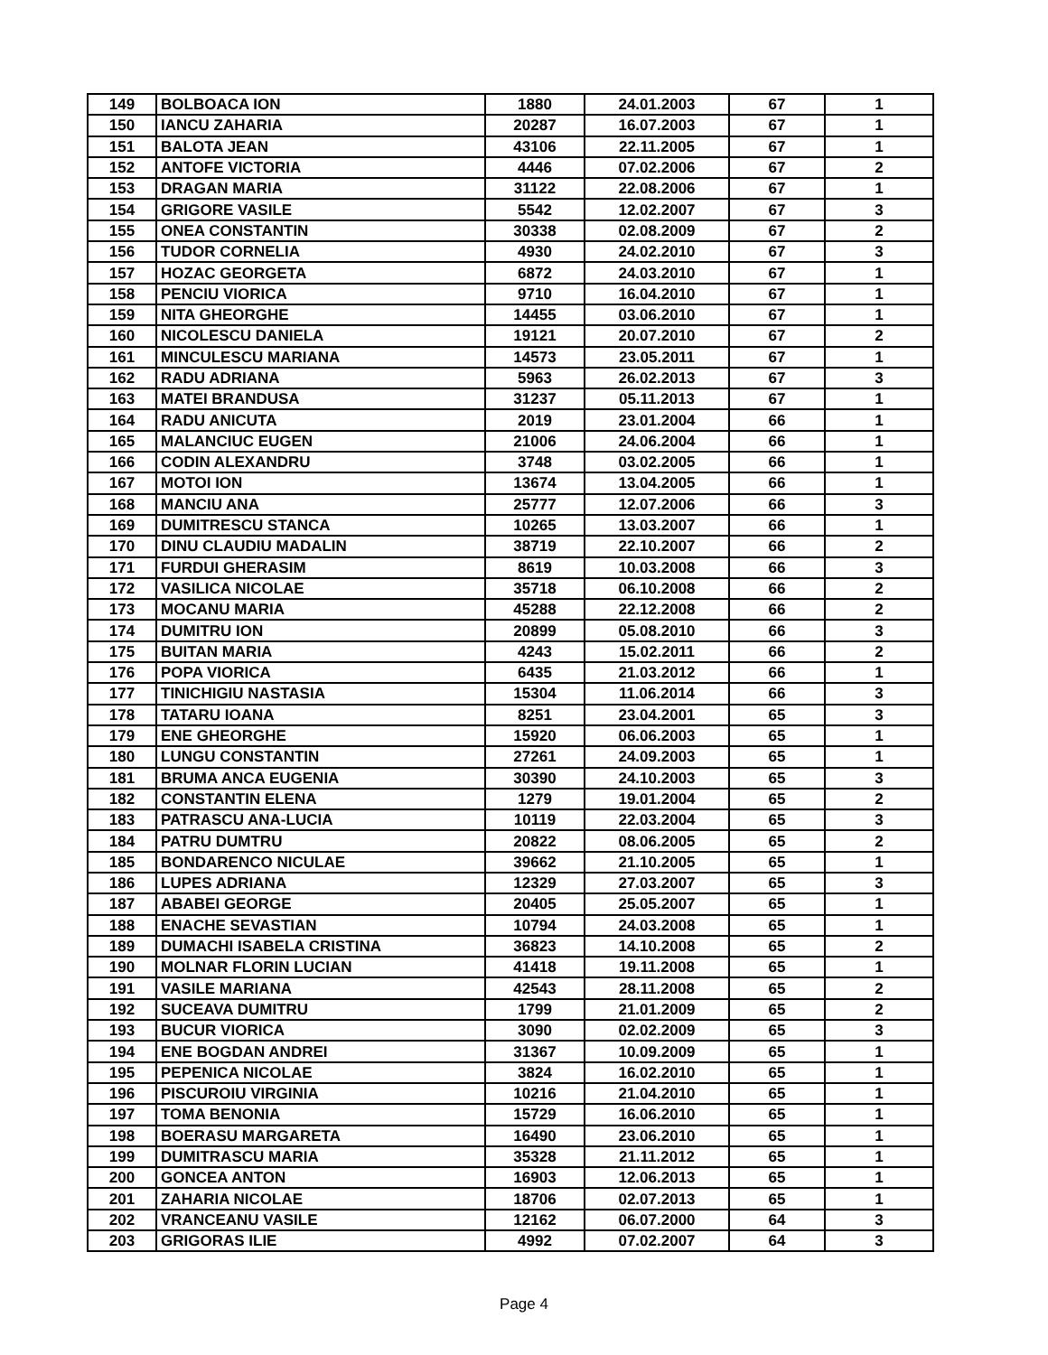| 149 | BOLBOACA ION | 1880 | 24.01.2003 | 67 | 1 |
| 150 | IANCU ZAHARIA | 20287 | 16.07.2003 | 67 | 1 |
| 151 | BALOTA JEAN | 43106 | 22.11.2005 | 67 | 1 |
| 152 | ANTOFE VICTORIA | 4446 | 07.02.2006 | 67 | 2 |
| 153 | DRAGAN MARIA | 31122 | 22.08.2006 | 67 | 1 |
| 154 | GRIGORE VASILE | 5542 | 12.02.2007 | 67 | 3 |
| 155 | ONEA CONSTANTIN | 30338 | 02.08.2009 | 67 | 2 |
| 156 | TUDOR CORNELIA | 4930 | 24.02.2010 | 67 | 3 |
| 157 | HOZAC GEORGETA | 6872 | 24.03.2010 | 67 | 1 |
| 158 | PENCIU VIORICA | 9710 | 16.04.2010 | 67 | 1 |
| 159 | NITA GHEORGHE | 14455 | 03.06.2010 | 67 | 1 |
| 160 | NICOLESCU DANIELA | 19121 | 20.07.2010 | 67 | 2 |
| 161 | MINCULESCU MARIANA | 14573 | 23.05.2011 | 67 | 1 |
| 162 | RADU ADRIANA | 5963 | 26.02.2013 | 67 | 3 |
| 163 | MATEI BRANDUSA | 31237 | 05.11.2013 | 67 | 1 |
| 164 | RADU ANICUTA | 2019 | 23.01.2004 | 66 | 1 |
| 165 | MALANCIUC EUGEN | 21006 | 24.06.2004 | 66 | 1 |
| 166 | CODIN ALEXANDRU | 3748 | 03.02.2005 | 66 | 1 |
| 167 | MOTOI ION | 13674 | 13.04.2005 | 66 | 1 |
| 168 | MANCIU ANA | 25777 | 12.07.2006 | 66 | 3 |
| 169 | DUMITRESCU STANCA | 10265 | 13.03.2007 | 66 | 1 |
| 170 | DINU CLAUDIU MADALIN | 38719 | 22.10.2007 | 66 | 2 |
| 171 | FURDUI GHERASIM | 8619 | 10.03.2008 | 66 | 3 |
| 172 | VASILICA NICOLAE | 35718 | 06.10.2008 | 66 | 2 |
| 173 | MOCANU MARIA | 45288 | 22.12.2008 | 66 | 2 |
| 174 | DUMITRU ION | 20899 | 05.08.2010 | 66 | 3 |
| 175 | BUITAN MARIA | 4243 | 15.02.2011 | 66 | 2 |
| 176 | POPA VIORICA | 6435 | 21.03.2012 | 66 | 1 |
| 177 | TINICHIGIU NASTASIA | 15304 | 11.06.2014 | 66 | 3 |
| 178 | TATARU IOANA | 8251 | 23.04.2001 | 65 | 3 |
| 179 | ENE GHEORGHE | 15920 | 06.06.2003 | 65 | 1 |
| 180 | LUNGU CONSTANTIN | 27261 | 24.09.2003 | 65 | 1 |
| 181 | BRUMA ANCA EUGENIA | 30390 | 24.10.2003 | 65 | 3 |
| 182 | CONSTANTIN ELENA | 1279 | 19.01.2004 | 65 | 2 |
| 183 | PATRASCU ANA-LUCIA | 10119 | 22.03.2004 | 65 | 3 |
| 184 | PATRU DUMTRU | 20822 | 08.06.2005 | 65 | 2 |
| 185 | BONDARENCO NICULAE | 39662 | 21.10.2005 | 65 | 1 |
| 186 | LUPES ADRIANA | 12329 | 27.03.2007 | 65 | 3 |
| 187 | ABABEI GEORGE | 20405 | 25.05.2007 | 65 | 1 |
| 188 | ENACHE SEVASTIAN | 10794 | 24.03.2008 | 65 | 1 |
| 189 | DUMACHI ISABELA CRISTINA | 36823 | 14.10.2008 | 65 | 2 |
| 190 | MOLNAR FLORIN LUCIAN | 41418 | 19.11.2008 | 65 | 1 |
| 191 | VASILE MARIANA | 42543 | 28.11.2008 | 65 | 2 |
| 192 | SUCEAVA DUMITRU | 1799 | 21.01.2009 | 65 | 2 |
| 193 | BUCUR VIORICA | 3090 | 02.02.2009 | 65 | 3 |
| 194 | ENE BOGDAN ANDREI | 31367 | 10.09.2009 | 65 | 1 |
| 195 | PEPENICA NICOLAE | 3824 | 16.02.2010 | 65 | 1 |
| 196 | PISCUROIU VIRGINIA | 10216 | 21.04.2010 | 65 | 1 |
| 197 | TOMA BENONIA | 15729 | 16.06.2010 | 65 | 1 |
| 198 | BOERASU MARGARETA | 16490 | 23.06.2010 | 65 | 1 |
| 199 | DUMITRASCU MARIA | 35328 | 21.11.2012 | 65 | 1 |
| 200 | GONCEA ANTON | 16903 | 12.06.2013 | 65 | 1 |
| 201 | ZAHARIA NICOLAE | 18706 | 02.07.2013 | 65 | 1 |
| 202 | VRANCEANU VASILE | 12162 | 06.07.2000 | 64 | 3 |
| 203 | GRIGORAS ILIE | 4992 | 07.02.2007 | 64 | 3 |
Page 4